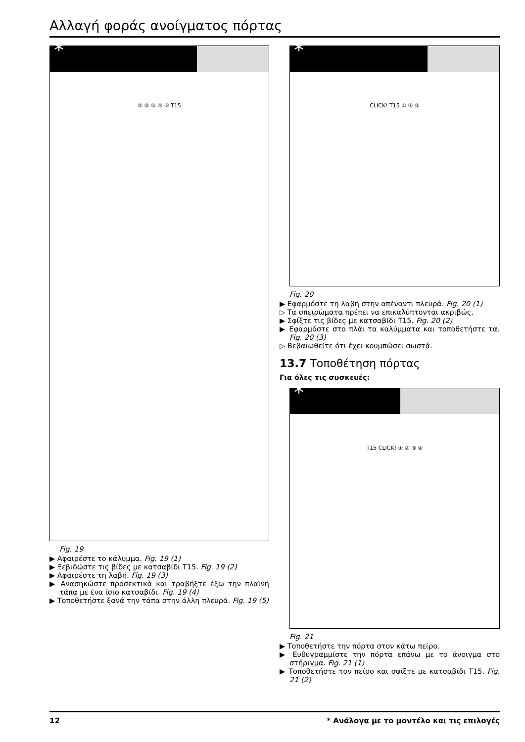Αλλαγή φοράς ανοίγματος πόρτας
*
① ② ③ ④ ⑤ T15
Fig. 19
▶ Αφαιρέστε το κάλυμμα. Fig. 19 (1)
▶ Ξεβιδώστε τις βίδες με κατσαβίδι T15. Fig. 19 (2)
▶ Αφαιρέστε τη λαβή. Fig. 19 (3)
▶ Ανασηκώστε προσεκτικά και τραβήξτε έξω την πλαϊνή τάπα με ένα ίσιο κατσαβίδι. Fig. 19 (4)
▶ Τοποθετήστε ξανά την τάπα στην άλλη πλευρά. Fig. 19 (5)
*
CLICK! T15 ① ② ③
Fig. 20
▶ Εφαρμόστε τη λαβή στην απέναντι πλευρά. Fig. 20 (1)
▷ Τα σπειρώματα πρέπει να επικαλύπτονται ακριβώς.
▶ Σφίξτε τις βίδες με κατσαβίδι T15. Fig. 20 (2)
▶ Εφαρμόστε στο πλάι τα καλύμματα και τοποθετήστε τα. Fig. 20 (3)
▷ Βεβαιωθείτε ότι έχει κουμπώσει σωστά.
13.7 Τοποθέτηση πόρτας
Για όλες τις συσκευές:
*
T15 CLICK! ① ② ③ ④
Fig. 21
▶ Τοποθετήστε την πόρτα στον κάτω πείρο.
▶ Ευθυγραμμίστε την πόρτα επάνω με το άνοιγμα στο στήριγμα. Fig. 21 (1)
▶ Τοποθετήστε τον πείρο και σφίξτε με κατσαβίδι T15. Fig. 21 (2)
12 * Ανάλογα με το μοντέλο και τις επιλογές